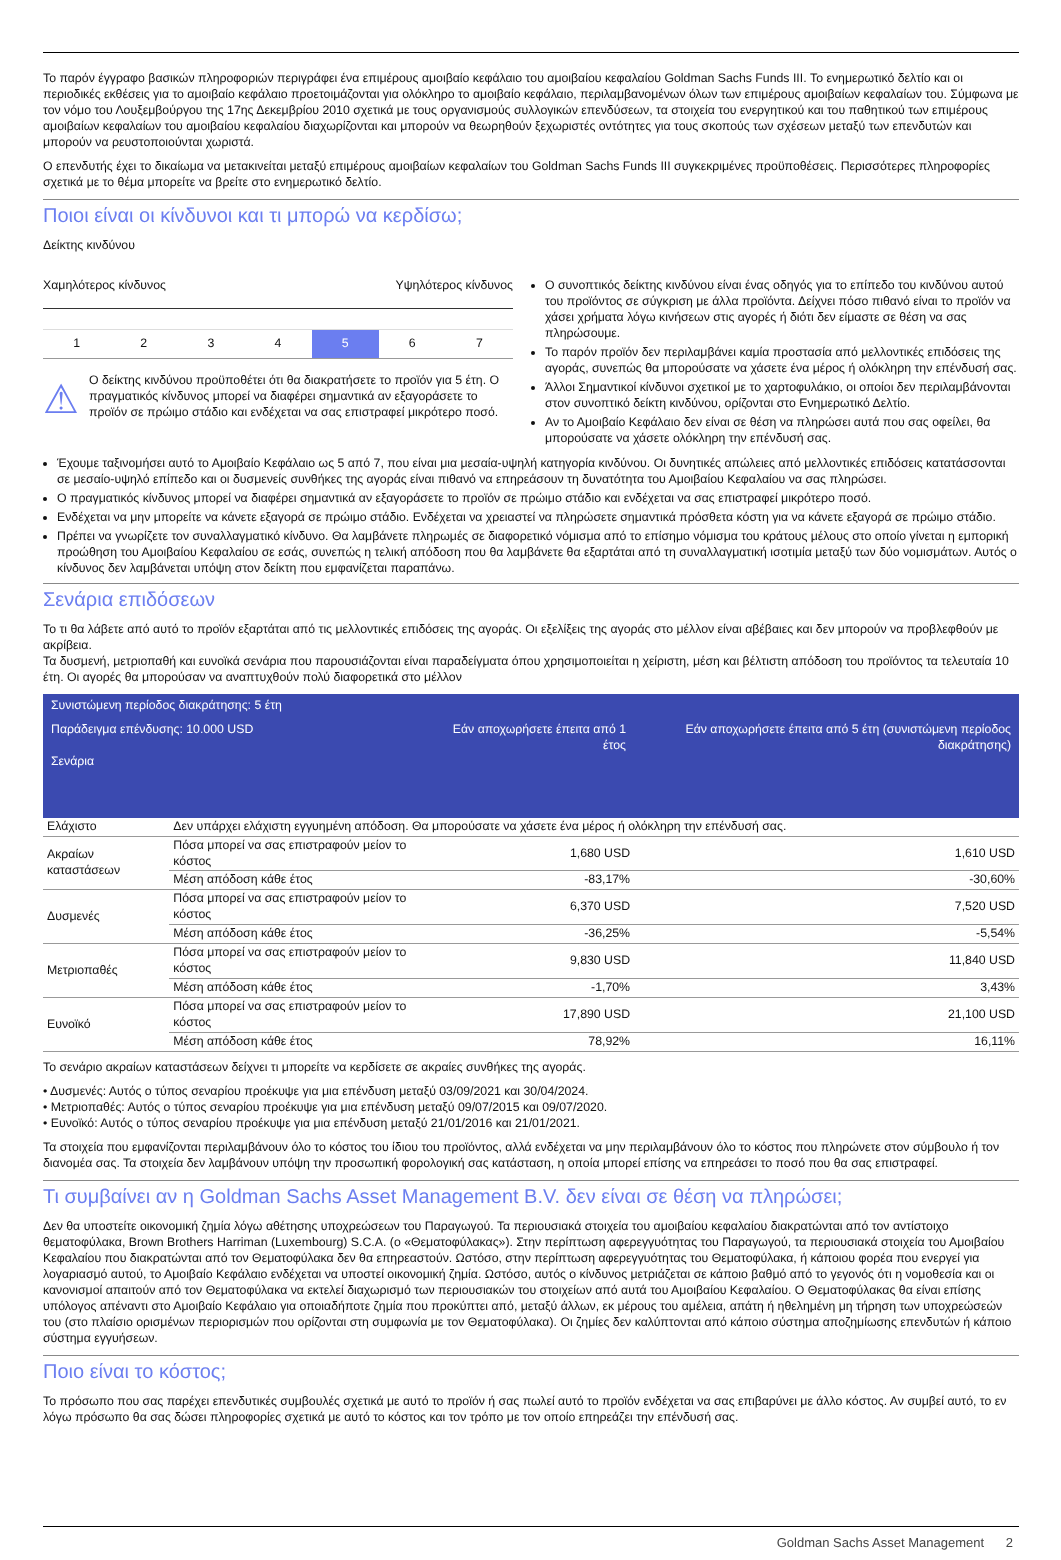Το παρόν έγγραφο βασικών πληροφοριών περιγράφει ένα επιμέρους αμοιβαίο κεφάλαιο του αμοιβαίου κεφαλαίου Goldman Sachs Funds III. Το ενημερωτικό δελτίο και οι περιοδικές εκθέσεις για το αμοιβαίο κεφάλαιο προετοιμάζονται για ολόκληρο το αμοιβαίο κεφάλαιο, περιλαμβανομένων όλων των επιμέρους αμοιβαίων κεφαλαίων του. Σύμφωνα με τον νόμο του Λουξεμβούργου της 17ης Δεκεμβρίου 2010 σχετικά με τους οργανισμούς συλλογικών επενδύσεων, τα στοιχεία του ενεργητικού και του παθητικού των επιμέρους αμοιβαίων κεφαλαίων του αμοιβαίου κεφαλαίου διαχωρίζονται και μπορούν να θεωρηθούν ξεχωριστές οντότητες για τους σκοπούς των σχέσεων μεταξύ των επενδυτών και μπορούν να ρευστοποιούνται χωριστά.
Ο επενδυτής έχει το δικαίωμα να μετακινείται μεταξύ επιμέρους αμοιβαίων κεφαλαίων του Goldman Sachs Funds III συγκεκριμένες προϋποθέσεις. Περισσότερες πληροφορίες σχετικά με το θέμα μπορείτε να βρείτε στο ενημερωτικό δελτίο.
Ποιοι είναι οι κίνδυνοι και τι μπορώ να κερδίσω;
Δείκτης κινδύνου
Χαμηλότερος κίνδυνος Υψηλότερος κίνδυνος
1 2 3 4 5 6 7
⚠
Ο δείκτης κινδύνου προϋποθέτει ότι θα διακρατήσετε το προϊόν για 5 έτη. Ο πραγματικός κίνδυνος μπορεί να διαφέρει σημαντικά αν εξαγοράσετε το προϊόν σε πρώιμο στάδιο και ενδέχεται να σας επιστραφεί μικρότερο ποσό.
Ο συνοπτικός δείκτης κινδύνου είναι ένας οδηγός για το επίπεδο του κινδύνου αυτού του προϊόντος σε σύγκριση με άλλα προϊόντα. Δείχνει πόσο πιθανό είναι το προϊόν να χάσει χρήματα λόγω κινήσεων στις αγορές ή διότι δεν είμαστε σε θέση να σας πληρώσουμε.
Το παρόν προϊόν δεν περιλαμβάνει καμία προστασία από μελλοντικές επιδόσεις της αγοράς, συνεπώς θα μπορούσατε να χάσετε ένα μέρος ή ολόκληρη την επένδυσή σας.
Άλλοι Σημαντικοί κίνδυνοι σχετικοί με το χαρτοφυλάκιο, οι οποίοι δεν περιλαμβάνονται στον συνοπτικό δείκτη κινδύνου, ορίζονται στο Ενημερωτικό Δελτίο.
Αν το Αμοιβαίο Κεφάλαιο δεν είναι σε θέση να πληρώσει αυτά που σας οφείλει, θα μπορούσατε να χάσετε ολόκληρη την επένδυσή σας.
Έχουμε ταξινομήσει αυτό το Αμοιβαίο Κεφάλαιο ως 5 από 7, που είναι μια μεσαία-υψηλή κατηγορία κινδύνου. Οι δυνητικές απώλειες από μελλοντικές επιδόσεις κατατάσσονται σε μεσαίο-υψηλό επίπεδο και οι δυσμενείς συνθήκες της αγοράς είναι πιθανό να επηρεάσουν τη δυνατότητα του Αμοιβαίου Κεφαλαίου να σας πληρώσει.
Ο πραγματικός κίνδυνος μπορεί να διαφέρει σημαντικά αν εξαγοράσετε το προϊόν σε πρώιμο στάδιο και ενδέχεται να σας επιστραφεί μικρότερο ποσό.
Ενδέχεται να μην μπορείτε να κάνετε εξαγορά σε πρώιμο στάδιο. Ενδέχεται να χρειαστεί να πληρώσετε σημαντικά πρόσθετα κόστη για να κάνετε εξαγορά σε πρώιμο στάδιο.
Πρέπει να γνωρίζετε τον συναλλαγματικό κίνδυνο. Θα λαμβάνετε πληρωμές σε διαφορετικό νόμισμα από το επίσημο νόμισμα του κράτους μέλους στο οποίο γίνεται η εμπορική προώθηση του Αμοιβαίου Κεφαλαίου σε εσάς, συνεπώς η τελική απόδοση που θα λαμβάνετε θα εξαρτάται από τη συναλλαγματική ισοτιμία μεταξύ των δύο νομισμάτων. Αυτός ο κίνδυνος δεν λαμβάνεται υπόψη στον δείκτη που εμφανίζεται παραπάνω.
Σενάρια επιδόσεων
Το τι θα λάβετε από αυτό το προϊόν εξαρτάται από τις μελλοντικές επιδόσεις της αγοράς. Οι εξελίξεις της αγοράς στο μέλλον είναι αβέβαιες και δεν μπορούν να προβλεφθούν με ακρίβεια.
Τα δυσμενή, μετριοπαθή και ευνοϊκά σενάρια που παρουσιάζονται είναι παραδείγματα όπου χρησιμοποιείται η χείριστη, μέση και βέλτιστη απόδοση του προϊόντος τα τελευταία 10 έτη. Οι αγορές θα μπορούσαν να αναπτυχθούν πολύ διαφορετικά στο μέλλον
| Συνιστώμενη περίοδος διακράτησης: 5 έτη | | | |
| Παράδειγμα επένδυσης: 10.000 USD Σενάρια | | Εάν αποχωρήσετε έπειτα από 1 έτος | Εάν αποχωρήσετε έπειτα από 5 έτη (συνιστώμενη περίοδος διακράτησης) |
| Ελάχιστο | Δεν υπάρχει ελάχιστη εγγυημένη απόδοση. Θα μπορούσατε να χάσετε ένα μέρος ή ολόκληρη την επένδυσή σας. | | |
| Ακραίων καταστάσεων | Πόσα μπορεί να σας επιστραφούν μείον το κόστος | 1,680 USD | 1,610 USD |
| | Μέση απόδοση κάθε έτος | -83,17% | -30,60% |
| Δυσμενές | Πόσα μπορεί να σας επιστραφούν μείον το κόστος | 6,370 USD | 7,520 USD |
| | Μέση απόδοση κάθε έτος | -36,25% | -5,54% |
| Μετριοπαθές | Πόσα μπορεί να σας επιστραφούν μείον το κόστος | 9,830 USD | 11,840 USD |
| | Μέση απόδοση κάθε έτος | -1,70% | 3,43% |
| Ευνοϊκό | Πόσα μπορεί να σας επιστραφούν μείον το κόστος | 17,890 USD | 21,100 USD |
| | Μέση απόδοση κάθε έτος | 78,92% | 16,11% |
Το σενάριο ακραίων καταστάσεων δείχνει τι μπορείτε να κερδίσετε σε ακραίες συνθήκες της αγοράς.
• Δυσμενές: Αυτός ο τύπος σεναρίου προέκυψε για μια επένδυση μεταξύ 03/09/2021 και 30/04/2024.
• Μετριοπαθές: Αυτός ο τύπος σεναρίου προέκυψε για μια επένδυση μεταξύ 09/07/2015 και 09/07/2020.
• Ευνοϊκό: Αυτός ο τύπος σεναρίου προέκυψε για μια επένδυση μεταξύ 21/01/2016 και 21/01/2021.
Τα στοιχεία που εμφανίζονται περιλαμβάνουν όλο το κόστος του ίδιου του προϊόντος, αλλά ενδέχεται να μην περιλαμβάνουν όλο το κόστος που πληρώνετε στον σύμβουλο ή τον διανομέα σας. Τα στοιχεία δεν λαμβάνουν υπόψη την προσωπική φορολογική σας κατάσταση, η οποία μπορεί επίσης να επηρεάσει το ποσό που θα σας επιστραφεί.
Τι συμβαίνει αν η Goldman Sachs Asset Management B.V. δεν είναι σε θέση να πληρώσει;
Δεν θα υποστείτε οικονομική ζημία λόγω αθέτησης υποχρεώσεων του Παραγωγού. Τα περιουσιακά στοιχεία του αμοιβαίου κεφαλαίου διακρατώνται από τον αντίστοιχο θεματοφύλακα, Brown Brothers Harriman (Luxembourg) S.C.A. (ο «Θεματοφύλακας»). Στην περίπτωση αφερεγγυότητας του Παραγωγού, τα περιουσιακά στοιχεία του Αμοιβαίου Κεφαλαίου που διακρατώνται από τον Θεματοφύλακα δεν θα επηρεαστούν. Ωστόσο, στην περίπτωση αφερεγγυότητας του Θεματοφύλακα, ή κάποιου φορέα που ενεργεί για λογαριασμό αυτού, το Αμοιβαίο Κεφάλαιο ενδέχεται να υποστεί οικονομική ζημία. Ωστόσο, αυτός ο κίνδυνος μετριάζεται σε κάποιο βαθμό από το γεγονός ότι η νομοθεσία και οι κανονισμοί απαιτούν από τον Θεματοφύλακα να εκτελεί διαχωρισμό των περιουσιακών του στοιχείων από αυτά του Αμοιβαίου Κεφαλαίου. Ο Θεματοφύλακας θα είναι επίσης υπόλογος απέναντι στο Αμοιβαίο Κεφάλαιο για οποιαδήποτε ζημία που προκύπτει από, μεταξύ άλλων, εκ μέρους του αμέλεια, απάτη ή ηθελημένη μη τήρηση των υποχρεώσεών του (στο πλαίσιο ορισμένων περιορισμών που ορίζονται στη συμφωνία με τον Θεματοφύλακα). Οι ζημίες δεν καλύπτονται από κάποιο σύστημα αποζημίωσης επενδυτών ή κάποιο σύστημα εγγυήσεων.
Ποιο είναι το κόστος;
Το πρόσωπο που σας παρέχει επενδυτικές συμβουλές σχετικά με αυτό το προϊόν ή σας πωλεί αυτό το προϊόν ενδέχεται να σας επιβαρύνει με άλλο κόστος. Αν συμβεί αυτό, το εν λόγω πρόσωπο θα σας δώσει πληροφορίες σχετικά με αυτό το κόστος και τον τρόπο με τον οποίο επηρεάζει την επένδυσή σας.
Goldman Sachs Asset Management 2